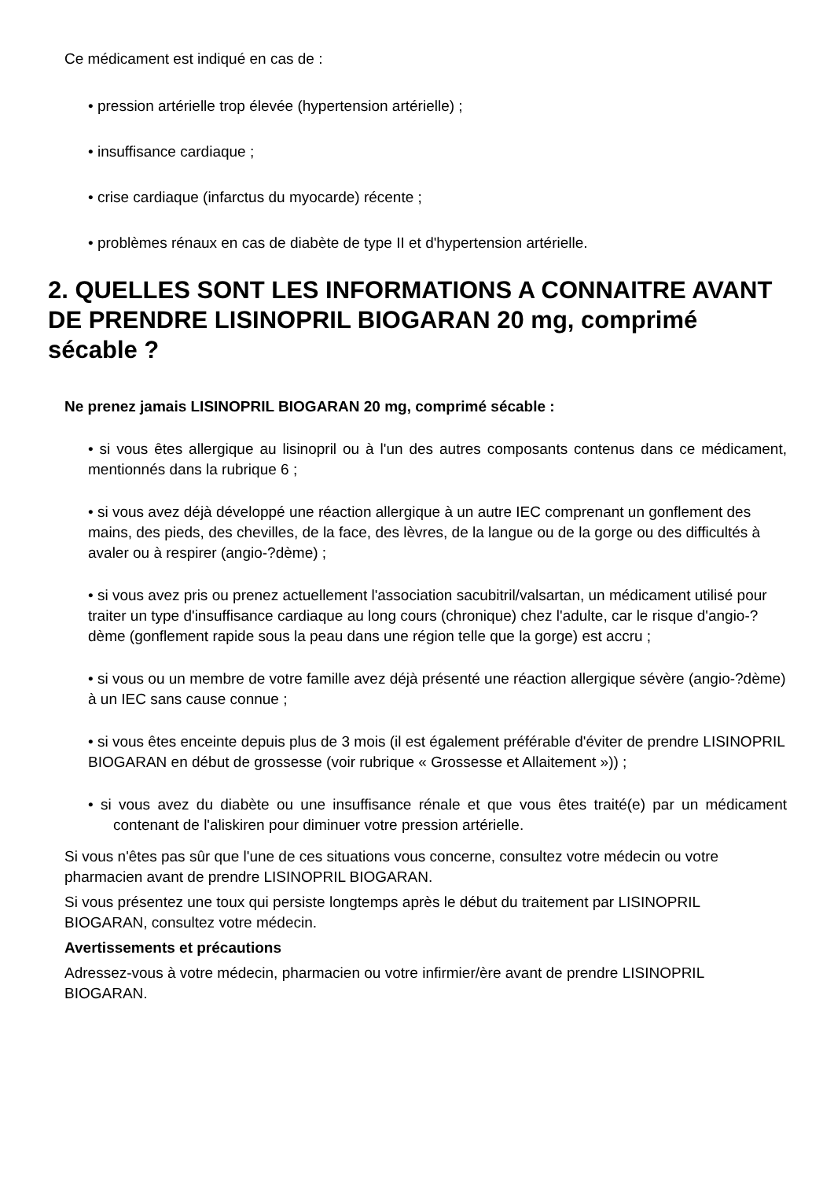Ce médicament est indiqué en cas de :
• pression artérielle trop élevée (hypertension artérielle) ;
• insuffisance cardiaque ;
• crise cardiaque (infarctus du myocarde) récente ;
• problèmes rénaux en cas de diabète de type II et d'hypertension artérielle.
2. QUELLES SONT LES INFORMATIONS A CONNAITRE AVANT DE PRENDRE LISINOPRIL BIOGARAN 20 mg, comprimé sécable ?
Ne prenez jamais LISINOPRIL BIOGARAN 20 mg, comprimé sécable :
• si vous êtes allergique au lisinopril ou à l'un des autres composants contenus dans ce médicament, mentionnés dans la rubrique 6 ;
• si vous avez déjà développé une réaction allergique à un autre IEC comprenant un gonflement des mains, des pieds, des chevilles, de la face, des lèvres, de la langue ou de la gorge ou des difficultés à avaler ou à respirer (angio-?dème) ;
• si vous avez pris ou prenez actuellement l'association sacubitril/valsartan, un médicament utilisé pour traiter un type d'insuffisance cardiaque au long cours (chronique) chez l'adulte, car le risque d'angio-?dème (gonflement rapide sous la peau dans une région telle que la gorge) est accru ;
• si vous ou un membre de votre famille avez déjà présenté une réaction allergique sévère (angio-?dème) à un IEC sans cause connue ;
• si vous êtes enceinte depuis plus de 3 mois (il est également préférable d'éviter de prendre LISINOPRIL BIOGARAN en début de grossesse (voir rubrique « Grossesse et Allaitement »)) ;
• si vous avez du diabète ou une insuffisance rénale et que vous êtes traité(e) par un médicament contenant de l'aliskiren pour diminuer votre pression artérielle.
Si vous n'êtes pas sûr que l'une de ces situations vous concerne, consultez votre médecin ou votre pharmacien avant de prendre LISINOPRIL BIOGARAN.
Si vous présentez une toux qui persiste longtemps après le début du traitement par LISINOPRIL BIOGARAN, consultez votre médecin.
Avertissements et précautions
Adressez-vous à votre médecin, pharmacien ou votre infirmier/ère avant de prendre LISINOPRIL BIOGARAN.